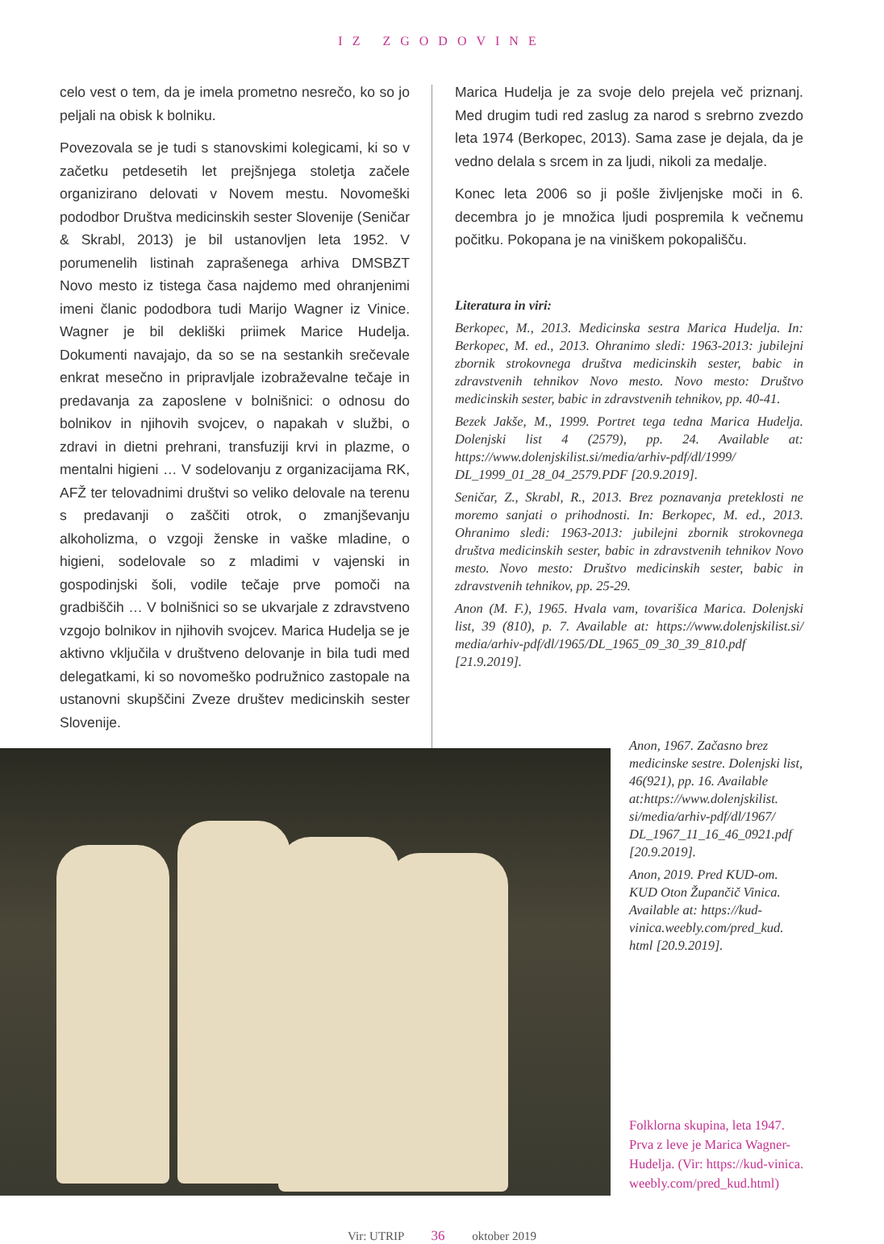IZ ZGODOVINE
celo vest o tem, da je imela prometno nesrečo, ko so jo peljali na obisk k bolniku.
Povezovala se je tudi s stanovskimi kolegicami, ki so v začetku petdesetih let prejšnjega stoletja začele organizirano delovati v Novem mestu. Novomeški pododbor Društva medicinskih sester Slovenije (Seničar & Skrabl, 2013) je bil ustanovljen leta 1952. V porumenelih listinah zaprašenega arhiva DMSBZT Novo mesto iz tistega časa najdemo med ohranjenimi imeni članic pododbora tudi Marijo Wagner iz Vinice. Wagner je bil dekliški priimek Marice Hudelja. Dokumenti navajajo, da so se na sestankih srečevale enkrat mesečno in pripravljale izobraževalne tečaje in predavanja za zaposlene v bolnišnici: o odnosu do bolnikov in njihovih svojcev, o napakah v službi, o zdravi in dietni prehrani, transfuziji krvi in plazme, o mentalni higieni … V sodelovanju z organizacijama RK, AFŽ ter telovadnimi društvi so veliko delovale na terenu s predavanji o zaščiti otrok, o zmanjševanju alkoholizma, o vzgoji ženske in vaške mladine, o higieni, sodelovale so z mladimi v vajenski in gospodinjski šoli, vodile tečaje prve pomoči na gradbiščih … V bolnišnici so se ukvarjale z zdravstveno vzgojo bolnikov in njihovih svojcev. Marica Hudelja se je aktivno vključila v društveno delovanje in bila tudi med delegatkami, ki so novomeško podružnico zastopale na ustanovni skupščini Zveze društev medicinskih sester Slovenije.
Marica Hudelja je za svoje delo prejela več priznanj. Med drugim tudi red zaslug za narod s srebrno zvezdo leta 1974 (Berkopec, 2013). Sama zase je dejala, da je vedno delala s srcem in za ljudi, nikoli za medalje.
Konec leta 2006 so ji pošle življenjske moči in 6. decembra jo je množica ljudi pospremila k večnemu počitku. Pokopana je na viniškem pokopališču.
Literatura in viri:
Berkopec, M., 2013. Medicinska sestra Marica Hudelja. In: Berkopec, M. ed., 2013. Ohranimo sledi: 1963-2013: jubilejni zbornik strokovnega društva medicinskih sester, babic in zdravstvenih tehnikov Novo mesto. Novo mesto: Društvo medicinskih sester, babic in zdravstvenih tehnikov, pp. 40-41.
Bezek Jakše, M., 1999. Portret tega tedna Marica Hudelja. Dolenjski list 4 (2579), pp. 24. Available at: https://www.dolenjskilist.si/media/arhiv-pdf/dl/1999/ DL_1999_01_28_04_2579.PDF [20.9.2019].
Seničar, Z., Skrabl, R., 2013. Brez poznavanja preteklosti ne moremo sanjati o prihodnosti. In: Berkopec, M. ed., 2013. Ohranimo sledi: 1963-2013: jubilejni zbornik strokovnega društva medicinskih sester, babic in zdravstvenih tehnikov Novo mesto. Novo mesto: Društvo medicinskih sester, babic in zdravstvenih tehnikov, pp. 25-29.
Anon (M. F.), 1965. Hvala vam, tovarišica Marica. Dolenjski list, 39 (810), p. 7. Available at: https://www.dolenjskilist.si/ media/arhiv-pdf/dl/1965/DL_1965_09_30_39_810.pdf [21.9.2019].
Anon, 1967. Začasno brez medicinske sestre. Dolenjski list, 46(921), pp. 16. Available at:https://www.dolenjskilist. si/media/arhiv-pdf/dl/1967/ DL_1967_11_16_46_0921.pdf [20.9.2019].
Anon, 2019. Pred KUD-om. KUD Oton Župančič Vinica. Available at: https://kud-vinica.weebly.com/pred_kud. html [20.9.2019].
Folklorna skupina, leta 1947. Prva z leve je Marica Wagner-Hudelja. (Vir: https://kud-vinica. weebly.com/pred_kud.html)
Vir: UTRIP 36 oktober 2019